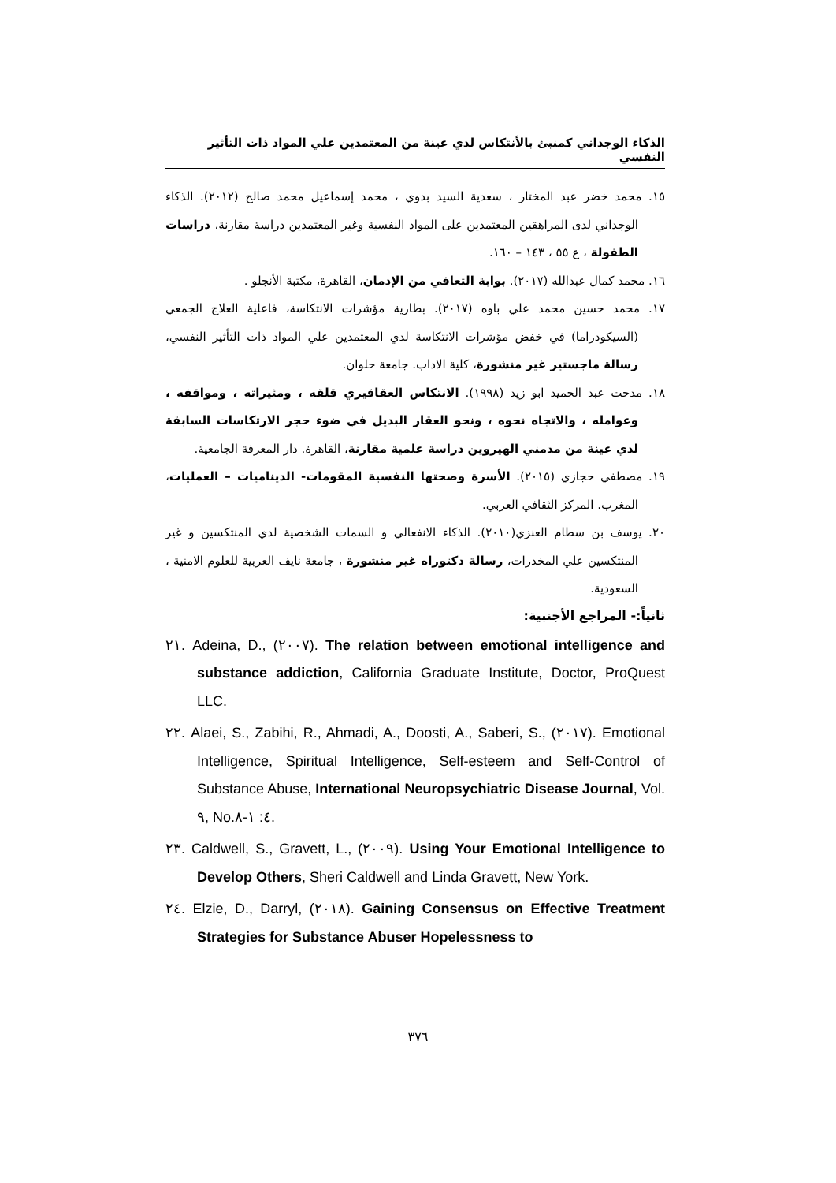الذكاء الوجداني كمنبئ بالأنتكاس لدي عينة من المعتمدين علي المواد ذات التأثير النفسي
١٥. محمد خضر عبد المختار ، سعدية السيد بدوي ، محمد إسماعيل محمد صالح (٢٠١٢). الذكاء الوجداني لدى المراهقين المعتمدين على المواد النفسية وغير المعتمدين دراسة مقارنة، دراسات الطفولة ، ع ٥٥ ، ١٤٣ – ١٦٠.
١٦. محمد كمال عبدالله (٢٠١٧). بوابة التعافي من الإدمان، القاهرة، مكتبة الأنجلو .
١٧. محمد حسين محمد علي باوه (٢٠١٧). بطارية مؤشرات الانتكاسة، فاعلية العلاج الجمعي (السيكودراما) في خفض مؤشرات الانتكاسة لدي المعتمدين علي المواد ذات التأثير النفسي، رسالة ماجستير غير منشورة، كلية الاداب. جامعة حلوان.
١٨. مدحت عبد الحميد ابو زيد (١٩٩٨). الانتكاس العقاقيري قلقه ، ومثيراته ، ومواقفه ، وعوامله ، والاتجاه نحوه ، ونحو العقار البديل في ضوء حجر الارتكاسات السابقة لدي عينة من مدمني الهيروين دراسة علمية مقارنة، القاهرة. دار المعرفة الجامعية.
١٩. مصطفي حجازي (٢٠١٥). الأسرة وصحتها النفسية المقومات- الديناميات – العمليات، المغرب. المركز الثقافي العربي.
٢٠. يوسف بن سطام العنزي(٢٠١٠). الذكاء الانفعالي و السمات الشخصية لدي المنتكسين و غير المنتكسين علي المخدرات، رسالة دكتوراه غير منشورة ، جامعة نايف العربية للعلوم الامنية ، السعودية.
ثانياً:- المراجع الأجنبية:
٢١. Adeina, D., (٢٠٠٧). The relation between emotional intelligence and substance addiction, California Graduate Institute, Doctor, ProQuest LLC.
٢٢. Alaei, S., Zabihi, R., Ahmadi, A., Doosti, A., Saberi, S., (٢٠١٧). Emotional Intelligence, Spiritual Intelligence, Self-esteem and Self-Control of Substance Abuse, International Neuropsychiatric Disease Journal, Vol. ٩, No.٤: ١-٨.
٢٣. Caldwell, S., Gravett, L., (٢٠٠٩). Using Your Emotional Intelligence to Develop Others, Sheri Caldwell and Linda Gravett, New York.
٢٤. Elzie, D., Darryl, (٢٠١٨). Gaining Consensus on Effective Treatment Strategies for Substance Abuser Hopelessness to
٣٧٦